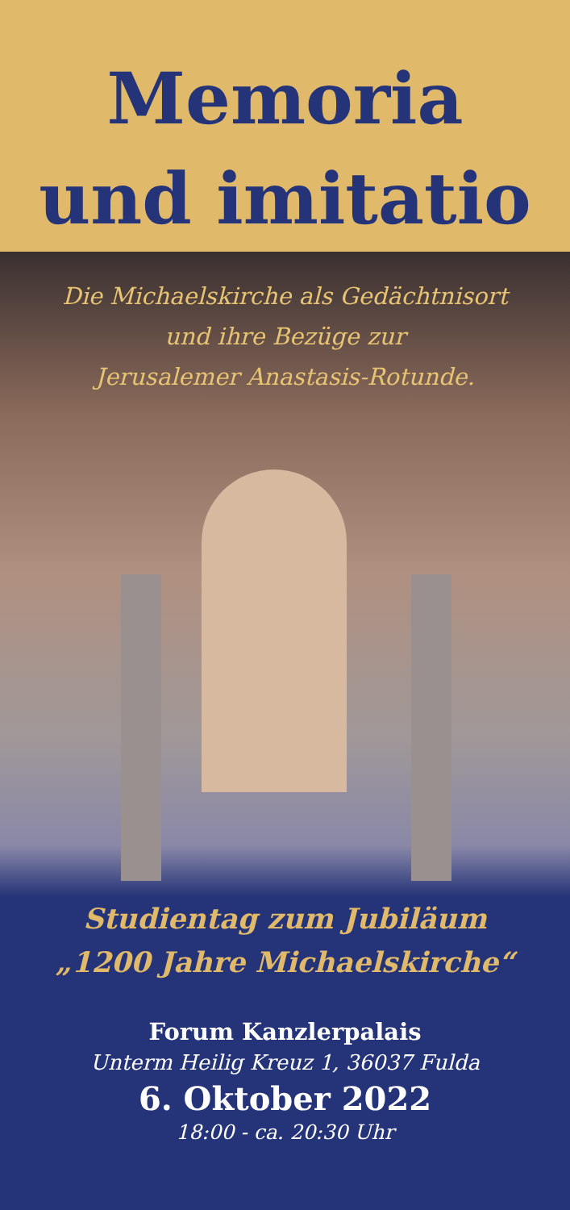Memoria
und imitatio
Die Michaelskirche als Gedächtnisort
und ihre Bezüge zur
Jerusalemer Anastasis-Rotunde.
Studientag zum Jubiläum
„1200 Jahre Michaelskirche“
Forum Kanzlerpalais
Unterm Heilig Kreuz 1, 36037 Fulda
6. Oktober 2022
18:00 - ca. 20:30 Uhr